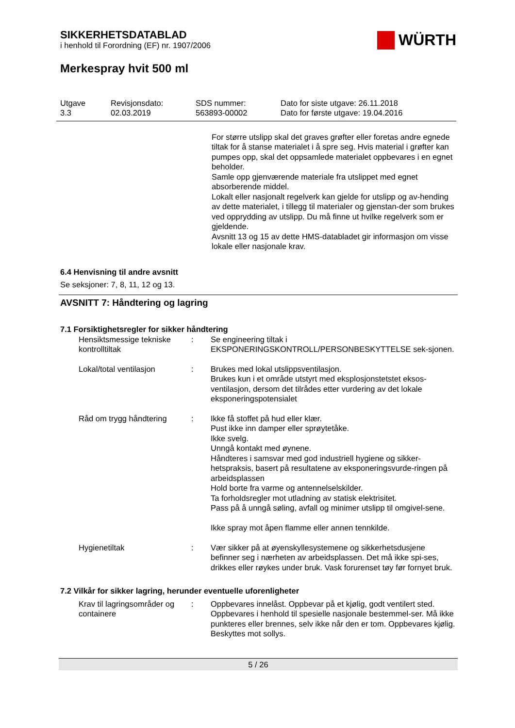SIKKERHETSDATABLAD
i henhold til Forordning (EF) nr. 1907/2006
WÜRTH
Merkespray hvit 500 ml
Utgave
3.3
Revisjonsdato:
02.03.2019
SDS nummer:
563893-00002
Dato for siste utgave: 26.11.2018
Dato for første utgave: 19.04.2016
For større utslipp skal det graves grøfter eller foretas andre egnede tiltak for å stanse materialet i å spre seg. Hvis material i grøfter kan pumpes opp, skal det oppsamlede materialet oppbevares i en egnet beholder.
Samle opp gjenværende materiale fra utslippet med egnet absorberende middel.
Lokalt eller nasjonalt regelverk kan gjelde for utslipp og av-hending av dette materialet, i tillegg til materialer og gjenstan-der som brukes ved opprydding av utslipp. Du må finne ut hvilke regelverk som er gjeldende.
Avsnitt 13 og 15 av dette HMS-databladet gir informasjon om visse lokale eller nasjonale krav.
6.4 Henvisning til andre avsnitt
Se seksjoner: 7, 8, 11, 12 og 13.
AVSNITT 7: Håndtering og lagring
7.1 Forsiktighetsregler for sikker håndtering
| Hensiktsmessige tekniske kontrolltiltak | : | Se engineering tiltak i EKSPONERINGSKONTROLL/PERSONBESKYTTELSE sek-sjonen. |
| Lokal/total ventilasjon | : | Brukes med lokal utslippsventilasjon. Brukes kun i et område utstyrt med eksplosjonstetstet eksos-ventilasjon, dersom det tilrådes etter vurdering av det lokale eksponeringspotensialet |
| Råd om trygg håndtering | : | Ikke få stoffet på hud eller klær. Pust ikke inn damper eller sprøytetåke. Ikke svelg. Unngå kontakt med øynene. Håndteres i samsvar med god industriell hygiene og sikker-hetspraksis, basert på resultatene av eksponeringsvurde-ringen på arbeidsplassen Hold borte fra varme og antennelselskilder. Ta forholdsregler mot utladning av statisk elektrisitet. Pass på å unngå søling, avfall og minimer utslipp til omgivel-sene. Ikke spray mot åpen flamme eller annen tennkilde. |
| Hygienetiltak | : | Vær sikker på at øyenskyllesystemene og sikkerhetsdusjene befinner seg i nærheten av arbeidsplassen. Det må ikke spi-ses, drikkes eller røykes under bruk. Vask forurenset tøy før fornyet bruk. |
7.2 Vilkår for sikker lagring, herunder eventuelle uforenligheter
| Krav til lagringsområder og containere | : | Oppbevares innelåst. Oppbevar på et kjølig, godt ventilert sted. Oppbevares i henhold til spesielle nasjonale bestemmel-ser. Må ikke punkteres eller brennes, selv ikke når den er tom. Oppbevares kjølig. Beskyttes mot sollys. |
5 / 26